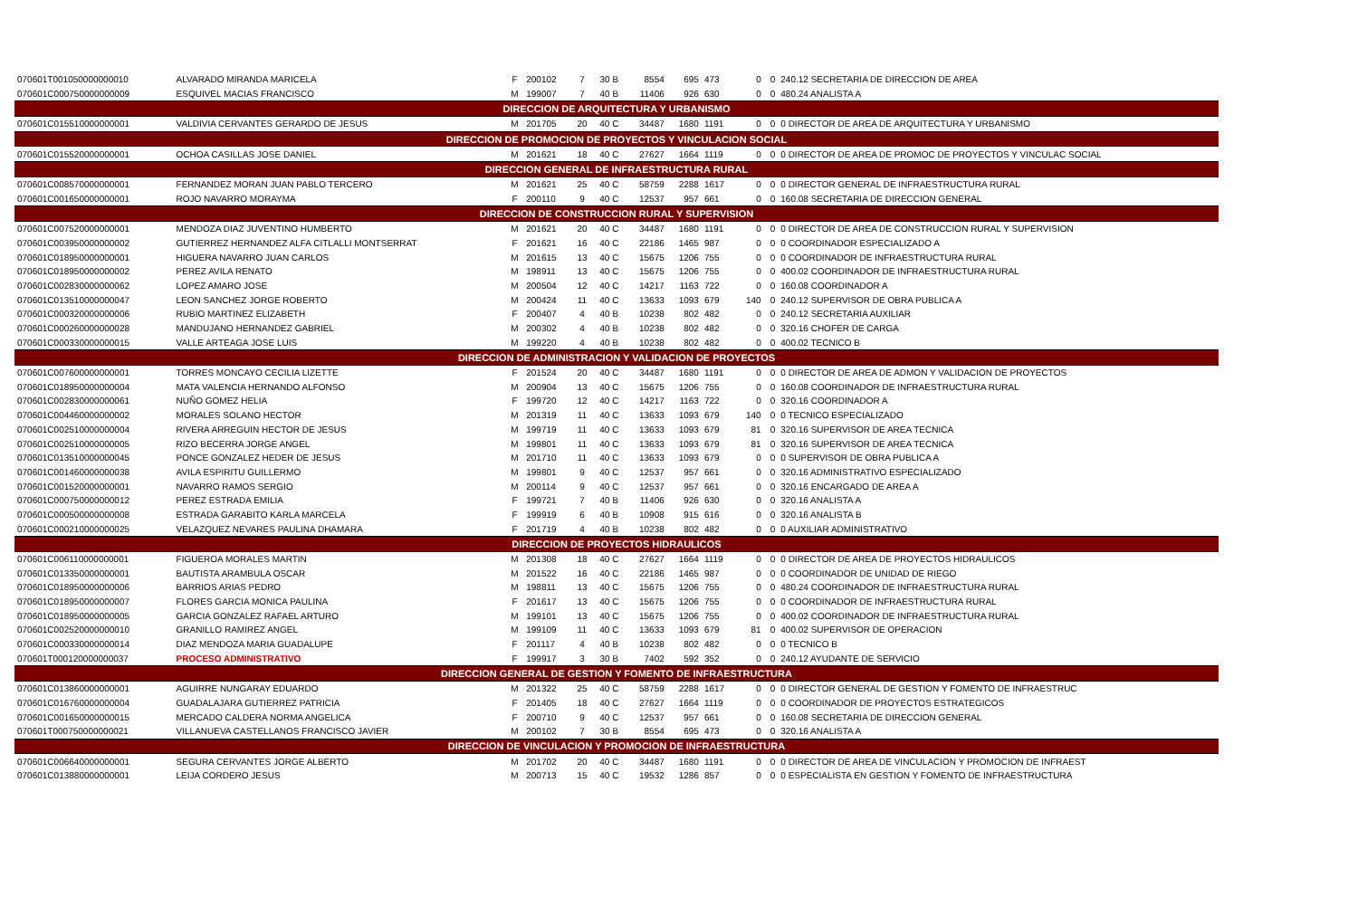| 070601T001050000000010 | ALVARADO MIRANDA MARICELA | F | 200102 | 7 | 30 B | 8554 | 695 | 473 | 0 | 0 | 240.12 SECRETARIA DE DIRECCION DE AREA |
| 070601C000750000000009 | ESQUIVEL MACIAS FRANCISCO | M | 199007 | 7 | 40 B | 11406 | 926 | 630 | 0 | 0 | 480.24 ANALISTA A |
| DIRECCION DE ARQUITECTURA Y URBANISMO | | | | | | | | | | | |
| 070601C015510000000001 | VALDIVIA CERVANTES GERARDO DE JESUS | M | 201705 | 20 | 40 C | 34487 | 1680 | 1191 | 0 | 0 | 0 DIRECTOR DE AREA DE ARQUITECTURA Y URBANISMO |
| DIRECCION DE PROMOCION DE PROYECTOS Y VINCULACION SOCIAL | | | | | | | | | | | |
| 070601C015520000000001 | OCHOA CASILLAS JOSE DANIEL | M | 201621 | 18 | 40 C | 27627 | 1664 | 1119 | 0 | 0 | 0 DIRECTOR DE AREA DE PROMOC DE PROYECTOS Y VINCULAC SOCIAL |
| DIRECCION GENERAL DE INFRAESTRUCTURA RURAL | | | | | | | | | | | |
| 070601C008570000000001 | FERNANDEZ MORAN JUAN PABLO TERCERO | M | 201621 | 25 | 40 C | 58759 | 2288 | 1617 | 0 | 0 | 0 DIRECTOR GENERAL DE INFRAESTRUCTURA RURAL |
| 070601C001650000000001 | ROJO NAVARRO MORAYMA | F | 200110 | 9 | 40 C | 12537 | 957 | 661 | 0 | 0 | 160.08 SECRETARIA DE DIRECCION GENERAL |
| DIRECCION DE CONSTRUCCION RURAL Y SUPERVISION | | | | | | | | | | | |
| 070601C007520000000001 | MENDOZA DIAZ JUVENTINO HUMBERTO | M | 201621 | 20 | 40 C | 34487 | 1680 | 1191 | 0 | 0 | 0 DIRECTOR DE AREA DE CONSTRUCCION RURAL Y SUPERVISION |
| 070601C003950000000002 | GUTIERREZ HERNANDEZ ALFA CITLALLI MONTSERRAT | F | 201621 | 16 | 40 C | 22186 | 1465 | 987 | 0 | 0 | 0 COORDINADOR ESPECIALIZADO A |
| 070601C018950000000001 | HIGUERA NAVARRO JUAN CARLOS | M | 201615 | 13 | 40 C | 15675 | 1206 | 755 | 0 | 0 | 0 COORDINADOR DE INFRAESTRUCTURA RURAL |
| 070601C018950000000002 | PEREZ AVILA RENATO | M | 198911 | 13 | 40 C | 15675 | 1206 | 755 | 0 | 0 | 400.02 COORDINADOR DE INFRAESTRUCTURA RURAL |
| 070601C002830000000062 | LOPEZ AMARO JOSE | M | 200504 | 12 | 40 C | 14217 | 1163 | 722 | 0 | 0 | 160.08 COORDINADOR A |
| 070601C013510000000047 | LEON SANCHEZ JORGE ROBERTO | M | 200424 | 11 | 40 C | 13633 | 1093 | 679 | 140 | 0 | 240.12 SUPERVISOR DE OBRA PUBLICA A |
| 070601C000320000000006 | RUBIO MARTINEZ ELIZABETH | F | 200407 | 4 | 40 B | 10238 | 802 | 482 | 0 | 0 | 240.12 SECRETARIA AUXILIAR |
| 070601C000260000000028 | MANDUJANO HERNANDEZ GABRIEL | M | 200302 | 4 | 40 B | 10238 | 802 | 482 | 0 | 0 | 320.16 CHOFER DE CARGA |
| 070601C000330000000015 | VALLE ARTEAGA JOSE LUIS | M | 199220 | 4 | 40 B | 10238 | 802 | 482 | 0 | 0 | 400.02 TECNICO B |
| DIRECCION DE ADMINISTRACION Y VALIDACION DE PROYECTOS | | | | | | | | | | | |
| 070601C007600000000001 | TORRES MONCAYO CECILIA LIZETTE | F | 201524 | 20 | 40 C | 34487 | 1680 | 1191 | 0 | 0 | 0 DIRECTOR DE AREA DE ADMON Y VALIDACION DE PROYECTOS |
| 070601C018950000000004 | MATA VALENCIA HERNANDO ALFONSO | M | 200904 | 13 | 40 C | 15675 | 1206 | 755 | 0 | 0 | 160.08 COORDINADOR DE INFRAESTRUCTURA RURAL |
| 070601C002830000000061 | NUÑO GOMEZ HELIA | F | 199720 | 12 | 40 C | 14217 | 1163 | 722 | 0 | 0 | 320.16 COORDINADOR A |
| 070601C004460000000002 | MORALES SOLANO HECTOR | M | 201319 | 11 | 40 C | 13633 | 1093 | 679 | 140 | 0 | 0 TECNICO ESPECIALIZADO |
| 070601C002510000000004 | RIVERA ARREGUIN HECTOR DE JESUS | M | 199719 | 11 | 40 C | 13633 | 1093 | 679 | 81 | 0 | 320.16 SUPERVISOR DE AREA TECNICA |
| 070601C002510000000005 | RIZO BECERRA JORGE ANGEL | M | 199801 | 11 | 40 C | 13633 | 1093 | 679 | 81 | 0 | 320.16 SUPERVISOR DE AREA TECNICA |
| 070601C013510000000045 | PONCE GONZALEZ HEDER DE JESUS | M | 201710 | 11 | 40 C | 13633 | 1093 | 679 | 0 | 0 | 0 SUPERVISOR DE OBRA PUBLICA A |
| 070601C001460000000038 | AVILA ESPIRITU GUILLERMO | M | 199801 | 9 | 40 C | 12537 | 957 | 661 | 0 | 0 | 320.16 ADMINISTRATIVO ESPECIALIZADO |
| 070601C001520000000001 | NAVARRO RAMOS SERGIO | M | 200114 | 9 | 40 C | 12537 | 957 | 661 | 0 | 0 | 320.16 ENCARGADO DE AREA A |
| 070601C000750000000012 | PEREZ ESTRADA EMILIA | F | 199721 | 7 | 40 B | 11406 | 926 | 630 | 0 | 0 | 320.16 ANALISTA A |
| 070601C000500000000008 | ESTRADA GARABITO KARLA MARCELA | F | 199919 | 6 | 40 B | 10908 | 915 | 616 | 0 | 0 | 320.16 ANALISTA B |
| 070601C000210000000025 | VELAZQUEZ NEVARES PAULINA DHAMARA | F | 201719 | 4 | 40 B | 10238 | 802 | 482 | 0 | 0 | 0 AUXILIAR ADMINISTRATIVO |
| DIRECCION DE PROYECTOS HIDRAULICOS | | | | | | | | | | | |
| 070601C006110000000001 | FIGUEROA MORALES MARTIN | M | 201308 | 18 | 40 C | 27627 | 1664 | 1119 | 0 | 0 | 0 DIRECTOR DE AREA DE PROYECTOS HIDRAULICOS |
| 070601C013350000000001 | BAUTISTA ARAMBULA OSCAR | M | 201522 | 16 | 40 C | 22186 | 1465 | 987 | 0 | 0 | 0 COORDINADOR DE UNIDAD DE RIEGO |
| 070601C018950000000006 | BARRIOS ARIAS PEDRO | M | 198811 | 13 | 40 C | 15675 | 1206 | 755 | 0 | 0 | 480.24 COORDINADOR DE INFRAESTRUCTURA RURAL |
| 070601C018950000000007 | FLORES GARCIA MONICA PAULINA | F | 201617 | 13 | 40 C | 15675 | 1206 | 755 | 0 | 0 | 0 COORDINADOR DE INFRAESTRUCTURA RURAL |
| 070601C018950000000005 | GARCIA GONZALEZ RAFAEL ARTURO | M | 199101 | 13 | 40 C | 15675 | 1206 | 755 | 0 | 0 | 400.02 COORDINADOR DE INFRAESTRUCTURA RURAL |
| 070601C002520000000010 | GRANILLO RAMIREZ ANGEL | M | 199109 | 11 | 40 C | 13633 | 1093 | 679 | 81 | 0 | 400.02 SUPERVISOR DE OPERACION |
| 070601C000330000000014 | DIAZ MENDOZA MARIA GUADALUPE | F | 201117 | 4 | 40 B | 10238 | 802 | 482 | 0 | 0 | 0 TECNICO B |
| 070601T000120000000037 | PROCESO ADMINISTRATIVO | F | 199917 | 3 | 30 B | 7402 | 592 | 352 | 0 | 0 | 240.12 AYUDANTE DE SERVICIO |
| DIRECCION GENERAL DE GESTION Y FOMENTO DE INFRAESTRUCTURA | | | | | | | | | | | |
| 070601C013860000000001 | AGUIRRE NUNGARAY EDUARDO | M | 201322 | 25 | 40 C | 58759 | 2288 | 1617 | 0 | 0 | 0 DIRECTOR GENERAL DE GESTION Y FOMENTO DE INFRAESTRUC |
| 070601C016760000000004 | GUADALAJARA GUTIERREZ PATRICIA | F | 201405 | 18 | 40 C | 27627 | 1664 | 1119 | 0 | 0 | 0 COORDINADOR DE PROYECTOS ESTRATEGICOS |
| 070601C001650000000015 | MERCADO CALDERA NORMA ANGELICA | F | 200710 | 9 | 40 C | 12537 | 957 | 661 | 0 | 0 | 160.08 SECRETARIA DE DIRECCION GENERAL |
| 070601T000750000000021 | VILLANUEVA CASTELLANOS FRANCISCO JAVIER | M | 200102 | 7 | 30 B | 8554 | 695 | 473 | 0 | 0 | 320.16 ANALISTA A |
| DIRECCION DE VINCULACION Y PROMOCION DE INFRAESTRUCTURA | | | | | | | | | | | |
| 070601C006640000000001 | SEGURA CERVANTES JORGE ALBERTO | M | 201702 | 20 | 40 C | 34487 | 1680 | 1191 | 0 | 0 | 0 DIRECTOR DE AREA DE VINCULACION Y PROMOCION DE INFRAEST |
| 070601C013880000000001 | LEIJA CORDERO JESUS | M | 200713 | 15 | 40 C | 19532 | 1286 | 857 | 0 | 0 | 0 ESPECIALISTA EN GESTION Y FOMENTO DE INFRAESTRUCTURA |